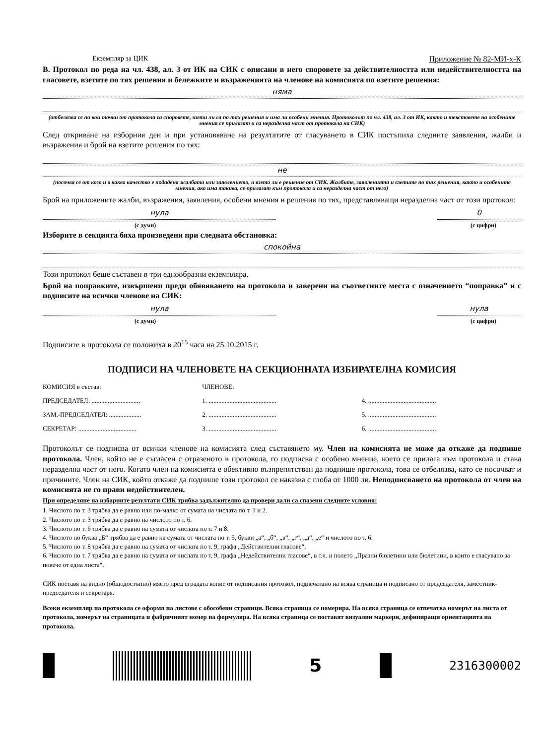Екземпляр за ЦИК Приложение № 82-МИ-х-К
В. Протокол по реда на чл. 438, ал. 3 от ИК на СИК с описани в него споровете за действителността или недействителността на гласовете, взетите по тях решения и бележките и възраженията на членове на комисията по взетите решения:
няма
(отбелязва се по кои точки от протокола са споровете, взети ли са по тях решения и има ли особени мнения. Протоколът по чл. 438, ал. 3 от ИК, както и текстовете на особените мнения се прилагат и са неразделна част от протокола на СИК)
След откриване на изборния ден и при установяване на резултатите от гласуването в СИК постъпиха следните заявления, жалби и възражения и брой на взетите решения по тях:
не
(посочва се от кого и в какво качество е подадена жалбата или заявлението, и взето ли е решение от СИК. Жалбите, заявленията и взетите по тях решения, както и особените мнения, ако има такива, се прилагат към протокола и са неразделна част от него)
Брой на приложените жалби, възражения, заявления, особени мнения и решения по тях, представляващи неразделна част от този протокол:
нула
0
(с думи) (с цифри)
Изборите в секцията бяха произведени при следната обстановка:
спокойна
Този протокол беше съставен в три еднообразни екземпляра.
Брой на поправките, извършени преди обявяването на протокола и заверени на съответните места с означението “поправка” и с подписите на всички членове на СИК:
нула
нула
(с думи) (с цифри)
Подписите в протокола се положиха в 20<sup>15</sup> часа на 25.10.2015 г.
ПОДПИСИ НА ЧЛЕНОВЕТЕ НА СЕКЦИОННАТА ИЗБИРАТЕЛНА КОМИСИЯ
КОМИСИЯ в състав:
ПРЕДСЕДАТЕЛ: ..............................
ЗАМ.-ПРЕДСЕДАТЕЛ: ....................
СЕКРЕТАР: ....................................
ЧЛЕНОВЕ:
1. ..........................................
2. ..........................................
3. ..........................................
4. ..........................................
5. ..........................................
6. ..........................................
Протоколът се подписва от всички членове на комисията след съставянето му. Член на комисията не може да откаже да подпише протокола. Член, който не е съгласен с отразеното в протокола, го подписва с особено мнение, което се прилага към протокола и става неразделна част от него. Когато член на комисията е обективно възпрепятстван да подпише протокола, това се отбелязва, като се посочват и причините. Член на СИК, който откаже да подпише този протокол се наказва с глоба от 1000 лв. Неподписването на протокола от член на комисията не го прави недействителен.
При определяне на изборните резултати СИК трябва задължително да провери дали са спазени следните условия:
1. Числото по т. 3 трябва да е равно или по-малко от сумата на числата по т. 1 и 2.
2. Числото по т. 3 трябва да е равно на числото по т. 6.
3. Числото по т. 6 трябва да е равно на сумата от числата по т. 7 и 8.
4. Числото по буква „Б“ трябва да е равно на сумата от числата по т. 5, букви „а“, „б“, „в“, „г“, „д“, „е“ и числото по т. 6.
5. Числото по т. 8 трябва да е равно на сумата от числата по т. 9, графа „Действителни гласове“.
6. Числото по т. 7 трябва да е равно на сумата от числата по т. 9, графа „Недействителни гласове“, в т.ч. и полето „Празни бюлетини или бюлетини, в които е гласувано за повече от една листа“.
СИК поставя на видно (общодостъпно) място пред сградата копие от подписания протокол, подпечатано на всяка страница и подписано от председателя, заместник-председателя и секретаря.
Всеки екземпляр на протокола се оформя на листове с обособени страници. Всяка страница се номерира. На всяка страница се отпечатва номерът на листа от протокола, номерът на страницата и фабричният номер на формуляра. На всяка страница се поставят визуални маркери, дефиниращи ориентацията на протокола.
5
2316300002